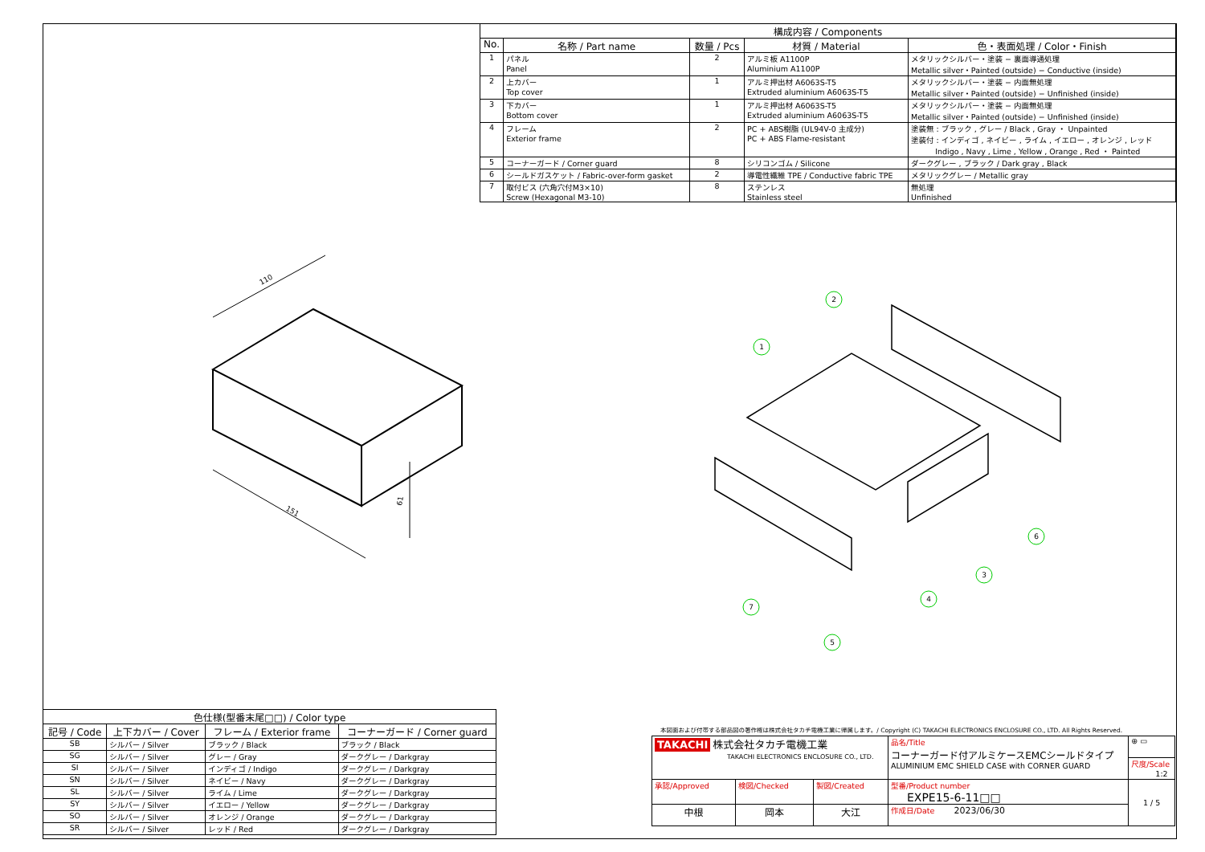| 構成内容 / Components | | | | |
| --- | --- | --- | --- | --- |
| No. | 名称 / Part name | 数量 / Pcs | 材質 / Material | 色・表面処理 / Color・Finish |
| 1 | パネル Panel | 2 | アルミ板 A1100P Aluminium A1100P | メタリックシルバー・塗装 − 裏面導通処理 Metallic silver・Painted (outside) − Conductive (inside) |
| 2 | 上カバー Top cover | 1 | アルミ押出材 A6063S-T5 Extruded aluminium A6063S-T5 | メタリックシルバー・塗装 − 内面無処理 Metallic silver・Painted (outside) − Unfinished (inside) |
| 3 | 下カバー Bottom cover | 1 | アルミ押出材 A6063S-T5 Extruded aluminium A6063S-T5 | メタリックシルバー・塗装 − 内面無処理 Metallic silver・Painted (outside) − Unfinished (inside) |
| 4 | フレーム Exterior frame | 2 | PC + ABS樹脂 (UL94V-0 主成分) PC + ABS Flame-resistant | 塗装無 : ブラック , グレー / Black , Gray ・ Unpainted 塗装付 : インディゴ , ネイビー , ライム , イエロー , オレンジ , レッド Indigo , Navy , Lime , Yellow , Orange , Red ・ Painted |
| 5 | コーナーガード / Corner guard | 8 | シリコンゴム / Silicone | ダークグレー , ブラック / Dark gray , Black |
| 6 | シールドガスケット / Fabric-over-form gasket | 2 | 導電性繊維 TPE / Conductive fabric TPE | メタリックグレー / Metallic gray |
| 7 | 取付ビス (六角穴付M3×10) Screw (Hexagonal M3-10) | 8 | ステンレス Stainless steel | 無処理 Unfinished |
110
151
61
1
2
6
3
4
7
5
| 色仕様(型番末尾□□) / Color type | | | |
| --- | --- | --- | --- |
| 記号 / Code | 上下カバー / Cover | フレーム / Exterior frame | コーナーガード / Corner guard |
| SB | シルバー / Silver | ブラック / Black | ブラック / Black |
| SG | シルバー / Silver | グレー / Gray | ダークグレー / Darkgray |
| SI | シルバー / Silver | インディゴ / Indigo | ダークグレー / Darkgray |
| SN | シルバー / Silver | ネイビー / Navy | ダークグレー / Darkgray |
| SL | シルバー / Silver | ライム / Lime | ダークグレー / Darkgray |
| SY | シルバー / Silver | イエロー / Yellow | ダークグレー / Darkgray |
| SO | シルバー / Silver | オレンジ / Orange | ダークグレー / Darkgray |
| SR | シルバー / Silver | レッド / Red | ダークグレー / Darkgray |
本図面および付帯する部品図の著作権は株式会社タカチ電機工業に帰属します。/ Copyright (C) TAKACHI ELECTRONICS ENCLOSURE CO., LTD. All Rights Reserved.
| TAKACHI 株式会社タカチ電機工業 TAKACHI ELECTRONICS ENCLOSURE CO., LTD. | | | 品名/Title コーナーガード付アルミケースEMCシールドタイプ ALUMINIUM EMC SHIELD CASE with CORNER GUARD | ⊕ ▭ |
| | | | | 尺度/Scale 1:2 |
| 承認/Approved | 検図/Checked | 製図/Created | 型番/Product number EXPE15-6-11□□ | 1 / 5 |
| 中根 | 岡本 | 大江 | 作成日/Date 2023/06/30 | |